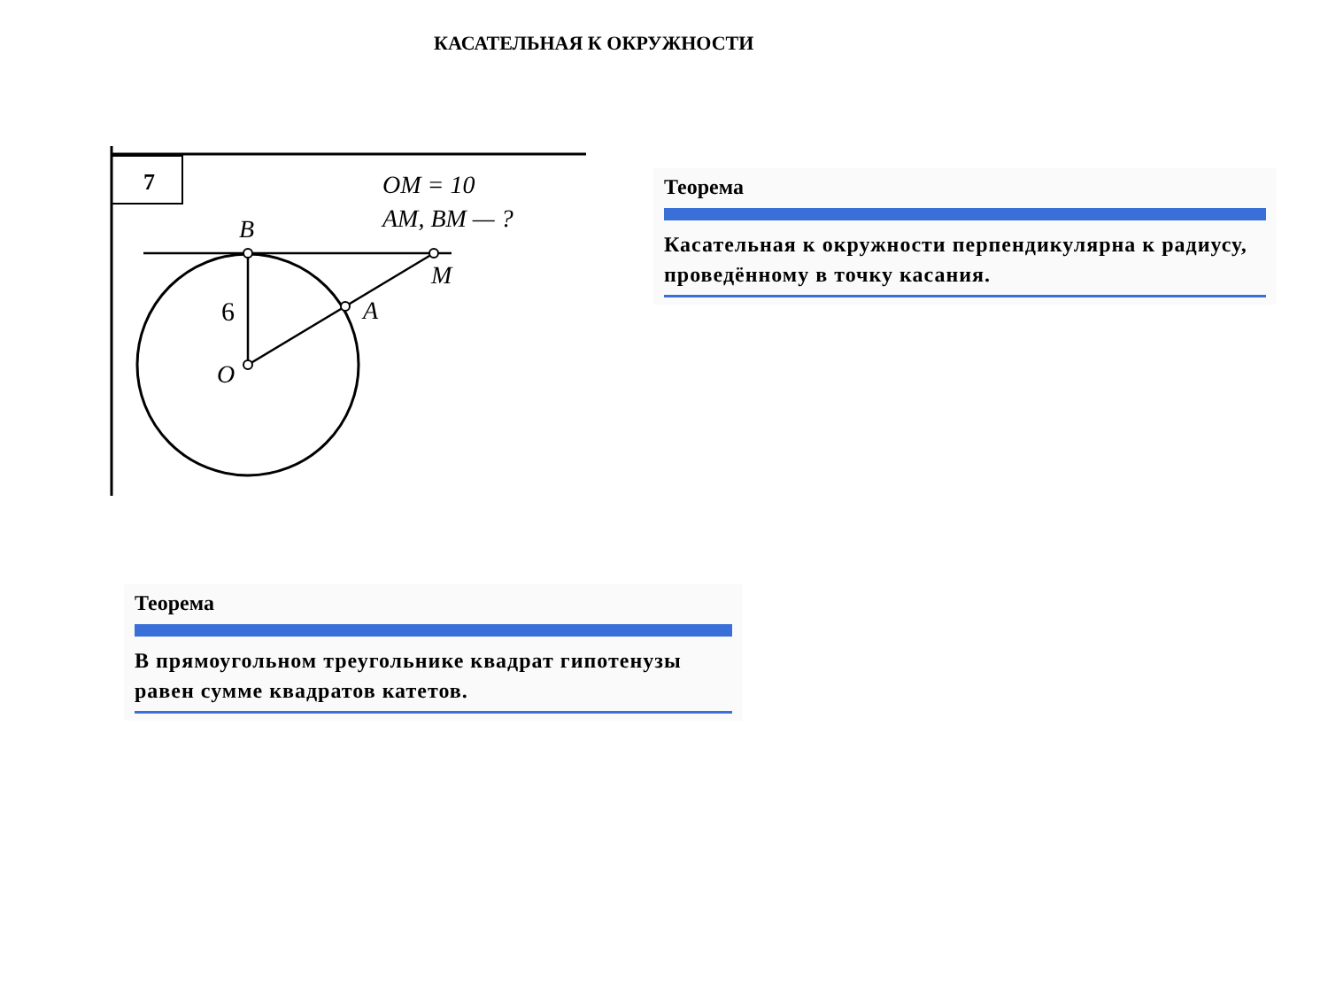КАСАТЕЛЬНАЯ К ОКРУЖНОСТИ
7
B
O
A
M
OM = 10
AM, BM — ?
6
Теорема
Касательная к окружности перпендикулярна к радиусу, проведённому в точку касания.
Теорема
В прямоугольном треугольнике квадрат гипотенузы равен сумме квадратов катетов.